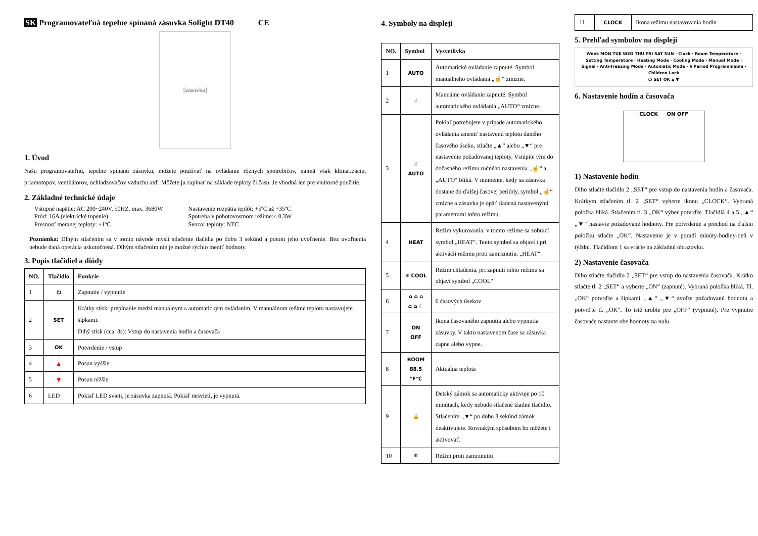SK Programovateľná tepelne spínaná zásuvka Solight DT40 CE
[zásuvka]
1. Úvod
Našu programovateľnú, tepelne spínanú zásuvku, môžete používať na ovládanie rôznych spotrebičov, najmä však klimatizáciu, priamotopov, ventilátorov, ochladzovačov vzduchu atď. Môžete ju zapínať na základe teploty či času. Je vhodná len pre vnútorné použitie.
2. Základné technické údaje
Vstupné napätie: AC 200~240V, 50HZ, max. 3680W
Prúd: 16A (elektrické topenie)
Presnosť meranej teploty: ±1ºC
Nastavenie rozpätia teplôt: +5ºC až +35ºC
Spotreba v pohotovostnom režime:< 0,3W
Senzor teploty: NTC
Poznámka: Dlhým stlačením sa v tomto návode myslí stlačenie tlačidla po dobu 3 sekúnd a potom jeho uvoľnenie. Bez uvoľnenia nebude daná operácia uskutočnená. Dlhým stlačením nie je možné rýchlo meniť hodnoty.
3. Popis tlačidiel a diódy
| NO. | Tlačidlo | Funkcie |
| --- | --- | --- |
| 1 | ⏻ | Zapnutie / vypnutie |
| 2 | SET | Krátky stisk: prepínanie medzi manuálnym a automatickým ovládaním. V manuálnom režime teplotu nastavujete šípkami. Dlhý stisk (cca. 3s): Vstup do nastavenia hodín a časovača |
| 3 | OK | Potvrdenie / vstup |
| 4 | ▲ | Posun vyššie |
| 5 | ▼ | Posun nižšie |
| 6 | LED | Pokiaľ LED svieti, je zásuvka zapnutá. Pokiaľ nesvieti, je vypnutá. |
4. Symboly na displeji
| NO. | Symbol | Vysvetlivka |
| --- | --- | --- |
| 1 | AUTO | Automatické ovládanie zapnuté. Symbol manuálneho ovládania „☝“ zmizne. |
| 2 | ☝ | Manuálne ovládanie zapnuté. Symbol automatického ovládania „AUTO“ zmizne. |
| 3 | ☝ AUTO | Pokiaľ potrebujete v prípade automatického ovládania zmeniť nastavenú teplotu daného časového úseku, stlačte „▲“ alebo „▼“ pre nastavenie požadovanej teploty. Vstúpite tým do dočasného režimu ručného nastavenia „☝“ a „AUTO“ bliká. V momente, kedy sa zásuvka dostane do ďalšej časovej periódy, symbol „☝“ zmizne a zásuvka je opäť riadená nastavenými parametrami tohto režimu. |
| 4 | HEAT | Režim vykurovania: v tomto režime sa zobrazí symbol „HEAT“. Tento symbol sa objaví i pri aktivácii režimu proti zamrznutiu. „HEAT“ |
| 5 | ❄ COOL | Režim chladenia, pri zapnutí tohto režimu sa objaví symbol „COOL“ |
| 6 | ⌂ ⌂ ⌂ ⌂ ⌂ ☾ | 6 časových úsekov |
| 7 | ON OFF | Ikona časovaného zapnutia alebo vypnutia zásuvky. V takto nastavenom čase sa zásuvka zapne alebo vypne. |
| 8 | ROOM 88.5 °F°C | Aktuálna teplota |
| 9 | 🔒 | Detský zámok sa automaticky aktivuje po 10 minútach, kedy nebude stlačené žiadne tlačidlo. Stlačením „▼“ po dobu 3 sekúnd zámok deaktivujete. Rovnakým spôsobom ho môžete i aktivovať. |
| 10 | ❄ | Režim proti zamrznutiu |
| 11 | CLOCK | Ikona režimu nastavovania hodín |
5. Prehľad symbolov na displeji
Week MON TUE WED THU FRI SAT SUN · Clock · Room Temperature · Setting Temperature · Heating Mode · Cooling Mode · Manual Mode · Signal · Anti-freezing Mode · Automatic Mode · 6 Period Programmable · Children Lock
⏻ SET OK ▲ ▼
6. Nastavenie hodín a časovača
CLOCK ON OFF
1) Nastavenie hodín
Dlho stlačte tlačidlo 2 „SET“ pre vstup do nastavenia hodín a časovača. Krátkym stlačením tl. 2 „SET“ vyberte ikonu „CLOCK“. Vybraná položka bliká. Stlačením tl. 3 „OK“ výber potvrďte. Tlačidlá 4 a 5 „▲“ „▼“ nastavte požadované hodnoty. Pre potvrdenie a prechod na ďalšiu položku stlačte „OK“. Nastavenie je v poradí minúty-hodiny-deň v týždni. Tlačidlom 1 sa vráťte na základnú obrazovku.
2) Nastavenie časovača
Dlho stlačte tlačidlo 2 „SET“ pre vstup do nastavenia časovača. Krátko stlačte tl. 2 „SET“ a vyberte „ON“ (zapnuté). Vybraná položka bliká. Tl. „OK“ potvrďte a šípkami „▲“ „▼“ zvoľte požadovanú hodnotu a potvrďte tl. „OK“. To isté urobte pre „OFF“ (vypnuté). Pre vypnutie časovače nastavte obe hodnoty na nulu.